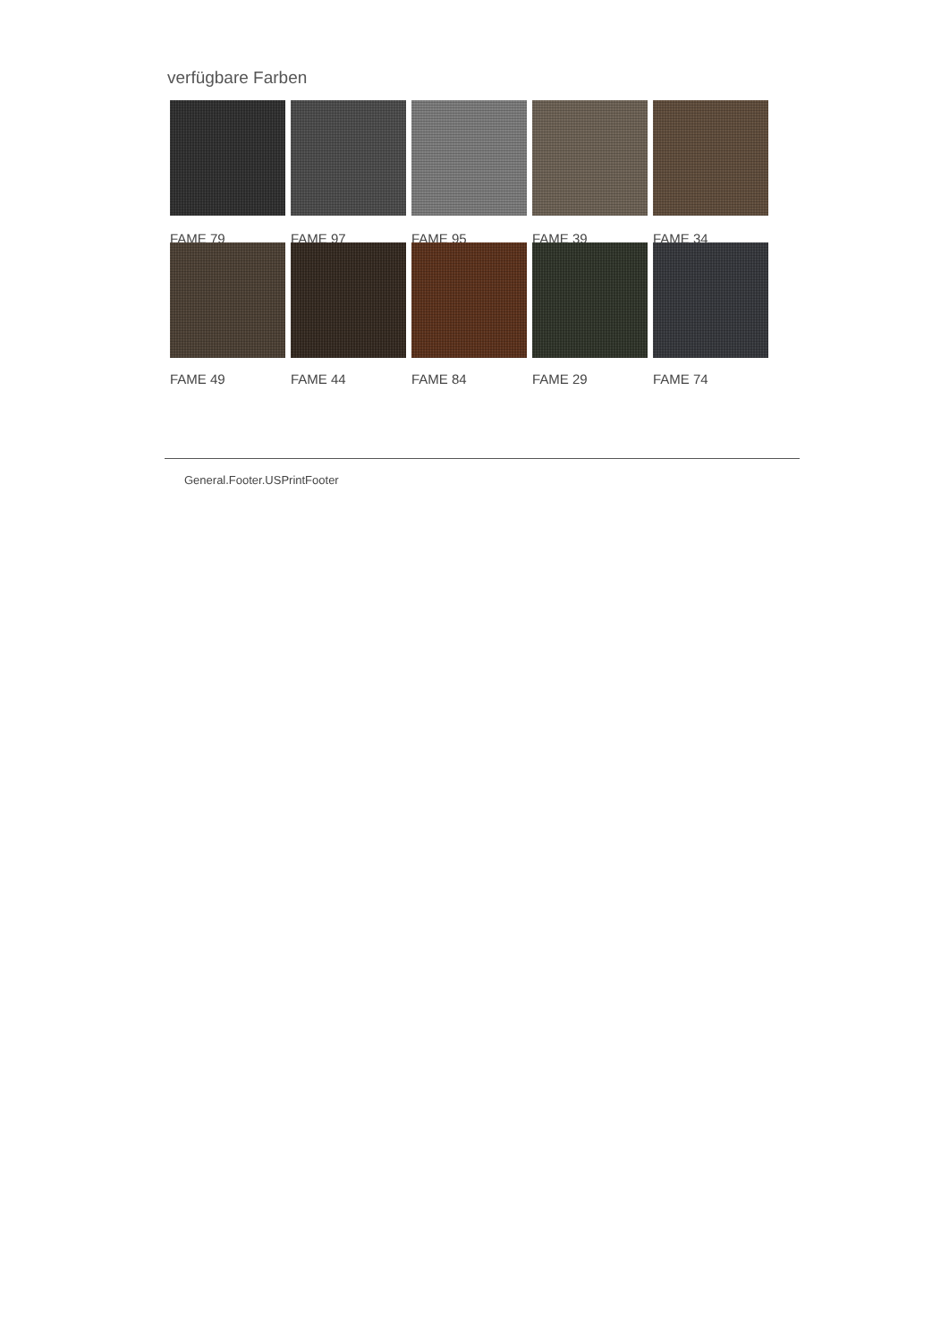verfügbare Farben
FAME 79 FAME 97 FAME 95 FAME 39 FAME 34
FAME 49 FAME 44 FAME 84 FAME 29 FAME 74
General.Footer.USPrintFooter